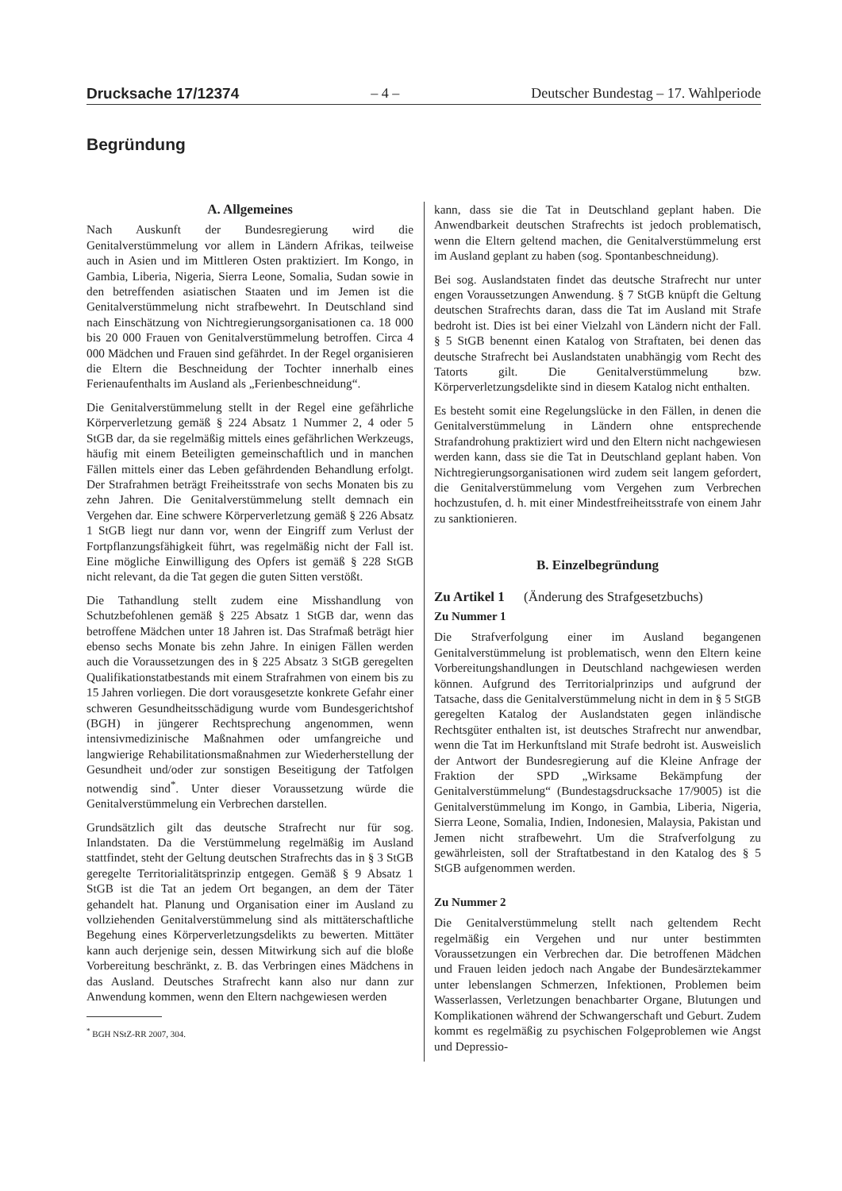Drucksache 17/12374 – 4 – Deutscher Bundestag – 17. Wahlperiode
Begründung
A. Allgemeines
Nach Auskunft der Bundesregierung wird die Genitalverstümmelung vor allem in Ländern Afrikas, teilweise auch in Asien und im Mittleren Osten praktiziert. Im Kongo, in Gambia, Liberia, Nigeria, Sierra Leone, Somalia, Sudan sowie in den betreffenden asiatischen Staaten und im Jemen ist die Genitalverstümmelung nicht strafbewehrt. In Deutschland sind nach Einschätzung von Nichtregierungsorganisationen ca. 18 000 bis 20 000 Frauen von Genitalverstümmelung betroffen. Circa 4 000 Mädchen und Frauen sind gefährdet. In der Regel organisieren die Eltern die Beschneidung der Tochter innerhalb eines Ferienaufenthalts im Ausland als „Ferienbeschneidung“.
Die Genitalverstümmelung stellt in der Regel eine gefährliche Körperverletzung gemäß § 224 Absatz 1 Nummer 2, 4 oder 5 StGB dar, da sie regelmäßig mittels eines gefährlichen Werkzeugs, häufig mit einem Beteiligten gemeinschaftlich und in manchen Fällen mittels einer das Leben gefährdenden Behandlung erfolgt. Der Strafrahmen beträgt Freiheitsstrafe von sechs Monaten bis zu zehn Jahren. Die Genitalverstümmelung stellt demnach ein Vergehen dar. Eine schwere Körperverletzung gemäß § 226 Absatz 1 StGB liegt nur dann vor, wenn der Eingriff zum Verlust der Fortpflanzungsfähigkeit führt, was regelmäßig nicht der Fall ist. Eine mögliche Einwilligung des Opfers ist gemäß § 228 StGB nicht relevant, da die Tat gegen die guten Sitten verstößt.
Die Tathandlung stellt zudem eine Misshandlung von Schutzbefohlenen gemäß § 225 Absatz 1 StGB dar, wenn das betroffene Mädchen unter 18 Jahren ist. Das Strafmaß beträgt hier ebenso sechs Monate bis zehn Jahre. In einigen Fällen werden auch die Voraussetzungen des in § 225 Absatz 3 StGB geregelten Qualifikationstatbestands mit einem Strafrahmen von einem bis zu 15 Jahren vorliegen. Die dort vorausgesetzte konkrete Gefahr einer schweren Gesundheitsschädigung wurde vom Bundesgerichtshof (BGH) in jüngerer Rechtsprechung angenommen, wenn intensivmedizinische Maßnahmen oder umfangreiche und langwierige Rehabilitationsmaßnahmen zur Wiederherstellung der Gesundheit und/oder zur sonstigen Beseitigung der Tatfolgen notwendig sind<sup>*</sup>. Unter dieser Voraussetzung würde die Genitalverstümmelung ein Verbrechen darstellen.
Grundsätzlich gilt das deutsche Strafrecht nur für sog. Inlandstaten. Da die Verstümmelung regelmäßig im Ausland stattfindet, steht der Geltung deutschen Strafrechts das in § 3 StGB geregelte Territorialitätsprinzip entgegen. Gemäß § 9 Absatz 1 StGB ist die Tat an jedem Ort begangen, an dem der Täter gehandelt hat. Planung und Organisation einer im Ausland zu vollziehenden Genitalverstümmelung sind als mittäterschaftliche Begehung eines Körperverletzungsdelikts zu bewerten. Mittäter kann auch derjenige sein, dessen Mitwirkung sich auf die bloße Vorbereitung beschränkt, z. B. das Verbringen eines Mädchens in das Ausland. Deutsches Strafrecht kann also nur dann zur Anwendung kommen, wenn den Eltern nachgewiesen werden
<sup>*</sup> BGH NStZ-RR 2007, 304.
kann, dass sie die Tat in Deutschland geplant haben. Die Anwendbarkeit deutschen Strafrechts ist jedoch problematisch, wenn die Eltern geltend machen, die Genitalverstümmelung erst im Ausland geplant zu haben (sog. Spontanbeschneidung).
Bei sog. Auslandstaten findet das deutsche Strafrecht nur unter engen Voraussetzungen Anwendung. § 7 StGB knüpft die Geltung deutschen Strafrechts daran, dass die Tat im Ausland mit Strafe bedroht ist. Dies ist bei einer Vielzahl von Ländern nicht der Fall. § 5 StGB benennt einen Katalog von Straftaten, bei denen das deutsche Strafrecht bei Auslandstaten unabhängig vom Recht des Tatorts gilt. Die Genitalverstümmelung bzw. Körperverletzungsdelikte sind in diesem Katalog nicht enthalten.
Es besteht somit eine Regelungslücke in den Fällen, in denen die Genitalverstümmelung in Ländern ohne entsprechende Strafandrohung praktiziert wird und den Eltern nicht nachgewiesen werden kann, dass sie die Tat in Deutschland geplant haben. Von Nichtregierungsorganisationen wird zudem seit langem gefordert, die Genitalverstümmelung vom Vergehen zum Verbrechen hochzustufen, d. h. mit einer Mindestfreiheitsstrafe von einem Jahr zu sanktionieren.
B. Einzelbegründung
Zu Artikel 1 (Änderung des Strafgesetzbuchs)
Zu Nummer 1
Die Strafverfolgung einer im Ausland begangenen Genitalverstümmelung ist problematisch, wenn den Eltern keine Vorbereitungshandlungen in Deutschland nachgewiesen werden können. Aufgrund des Territorialprinzips und aufgrund der Tatsache, dass die Genitalverstümmelung nicht in dem in § 5 StGB geregelten Katalog der Auslandstaten gegen inländische Rechtsgüter enthalten ist, ist deutsches Strafrecht nur anwendbar, wenn die Tat im Herkunftsland mit Strafe bedroht ist. Ausweislich der Antwort der Bundesregierung auf die Kleine Anfrage der Fraktion der SPD „Wirksame Bekämpfung der Genitalverstümmelung“ (Bundestagsdrucksache 17/9005) ist die Genitalverstümmelung im Kongo, in Gambia, Liberia, Nigeria, Sierra Leone, Somalia, Indien, Indonesien, Malaysia, Pakistan und Jemen nicht strafbewehrt. Um die Strafverfolgung zu gewährleisten, soll der Straftatbestand in den Katalog des § 5 StGB aufgenommen werden.
Zu Nummer 2
Die Genitalverstümmelung stellt nach geltendem Recht regelmäßig ein Vergehen und nur unter bestimmten Voraussetzungen ein Verbrechen dar. Die betroffenen Mädchen und Frauen leiden jedoch nach Angabe der Bundesärztekammer unter lebenslangen Schmerzen, Infektionen, Problemen beim Wasserlassen, Verletzungen benachbarter Organe, Blutungen und Komplikationen während der Schwangerschaft und Geburt. Zudem kommt es regelmäßig zu psychischen Folgeproblemen wie Angst und Depressio-